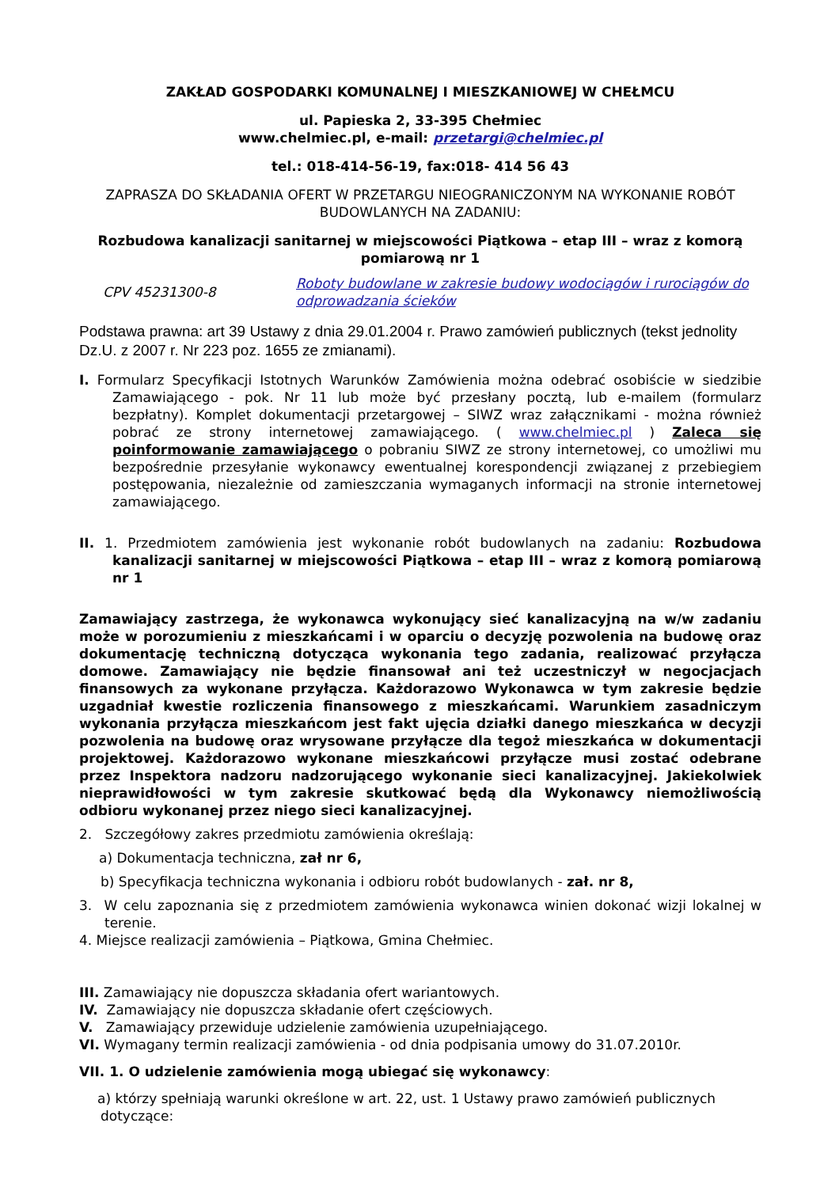ZAKŁAD GOSPODARKI KOMUNALNEJ I MIESZKANIOWEJ W CHEŁMCU
ul. Papieska 2, 33-395 Chełmiec
www.chelmiec.pl, e-mail: przetargi@chelmiec.pl
tel.: 018-414-56-19, fax:018- 414 56 43
ZAPRASZA DO SKŁADANIA OFERT W PRZETARGU NIEOGRANICZONYM NA WYKONANIE ROBÓT BUDOWLANYCH NA ZADANIU:
Rozbudowa kanalizacji sanitarnej w miejscowości Piątkowa – etap III – wraz z komorą pomiarową nr 1
CPV 45231300-8
Roboty budowlane w zakresie budowy wodociągów i rurociągów do odprowadzania ścieków
Podstawa prawna: art 39 Ustawy z dnia 29.01.2004 r. Prawo zamówień publicznych (tekst jednolity Dz.U. z 2007 r. Nr 223 poz. 1655 ze zmianami).
I. Formularz Specyfikacji Istotnych Warunków Zamówienia można odebrać osobiście w siedzibie Zamawiającego - pok. Nr 11 lub może być przesłany pocztą, lub e-mailem (formularz bezpłatny). Komplet dokumentacji przetargowej – SIWZ wraz załącznikami - można również pobrać ze strony internetowej zamawiającego. ( www.chelmiec.pl ) Zaleca się poinformowanie zamawiającego o pobraniu SIWZ ze strony internetowej, co umożliwi mu bezpośrednie przesyłanie wykonawcy ewentualnej korespondencji związanej z przebiegiem postępowania, niezależnie od zamieszczania wymaganych informacji na stronie internetowej zamawiającego.
II. 1. Przedmiotem zamówienia jest wykonanie robót budowlanych na zadaniu: Rozbudowa kanalizacji sanitarnej w miejscowości Piątkowa – etap III – wraz z komorą pomiarową nr 1
Zamawiający zastrzega, że wykonawca wykonujący sieć kanalizacyjną na w/w zadaniu może w porozumieniu z mieszkańcami i w oparciu o decyzję pozwolenia na budowę oraz dokumentację techniczną dotycząca wykonania tego zadania, realizować przyłącza domowe. Zamawiający nie będzie finansował ani też uczestniczył w negocjacjach finansowych za wykonane przyłącza. Każdorazowo Wykonawca w tym zakresie będzie uzgadniał kwestie rozliczenia finansowego z mieszkańcami. Warunkiem zasadniczym wykonania przyłącza mieszkańcom jest fakt ujęcia działki danego mieszkańca w decyzji pozwolenia na budowę oraz wrysowane przyłącze dla tegoż mieszkańca w dokumentacji projektowej. Każdorazowo wykonane mieszkańcowi przyłącze musi zostać odebrane przez Inspektora nadzoru nadzorującego wykonanie sieci kanalizacyjnej. Jakiekolwiek nieprawidłowości w tym zakresie skutkować będą dla Wykonawcy niemożliwością odbioru wykonanej przez niego sieci kanalizacyjnej.
2. Szczegółowy zakres przedmiotu zamówienia określają:
a) Dokumentacja techniczna, zał nr 6,
b) Specyfikacja techniczna wykonania i odbioru robót budowlanych - zał. nr 8,
3. W celu zapoznania się z przedmiotem zamówienia wykonawca winien dokonać wizji lokalnej w terenie.
4. Miejsce realizacji zamówienia – Piątkowa, Gmina Chełmiec.
III. Zamawiający nie dopuszcza składania ofert wariantowych.
IV. Zamawiający nie dopuszcza składanie ofert częściowych.
V. Zamawiający przewiduje udzielenie zamówienia uzupełniającego.
VI. Wymagany termin realizacji zamówienia - od dnia podpisania umowy do 31.07.2010r.
VII. 1. O udzielenie zamówienia mogą ubiegać się wykonawcy:
a) którzy spełniają warunki określone w art. 22, ust. 1 Ustawy prawo zamówień publicznych dotyczące: